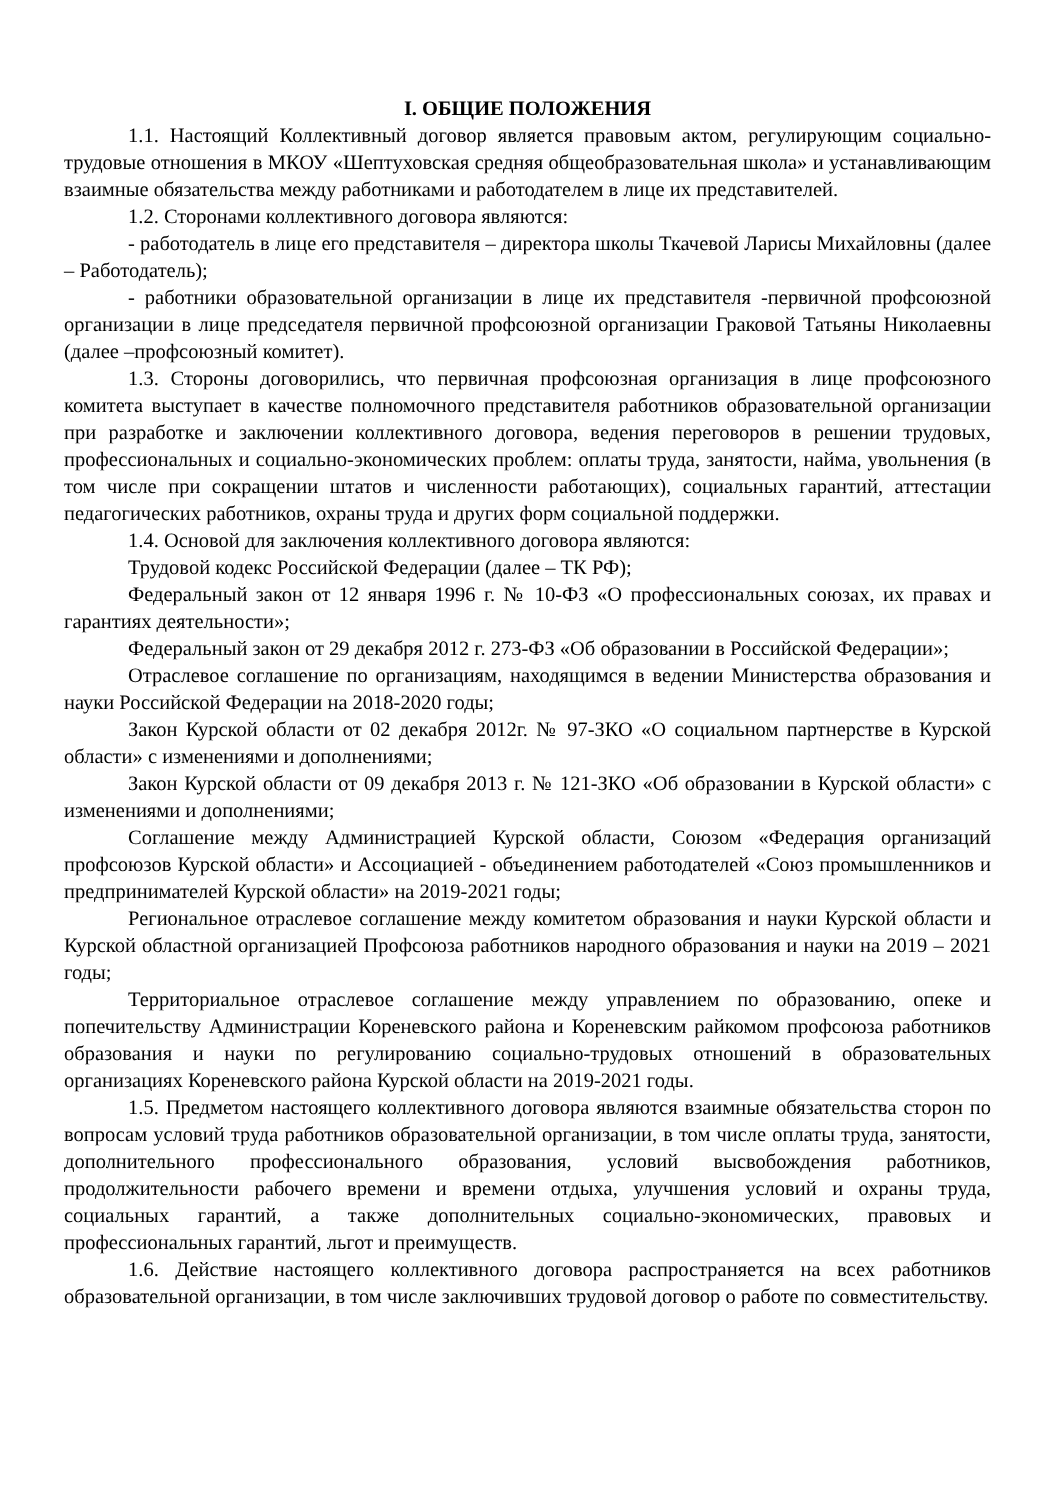I. ОБЩИЕ ПОЛОЖЕНИЯ
1.1. Настоящий Коллективный договор является правовым актом, регулирующим социально-трудовые отношения в МКОУ «Шептуховская средняя общеобразовательная школа» и устанавливающим взаимные обязательства между работниками и работодателем в лице их представителей.
1.2. Сторонами коллективного договора являются:
- работодатель в лице его представителя – директора школы Ткачевой Ларисы Михайловны (далее – Работодатель);
- работники образовательной организации в лице их представителя -первичной профсоюзной организации в лице председателя первичной профсоюзной организации Граковой Татьяны Николаевны (далее –профсоюзный комитет).
1.3. Стороны договорились, что первичная профсоюзная организация в лице профсоюзного комитета выступает в качестве полномочного представителя работников образовательной организации при разработке и заключении коллективного договора, ведения переговоров в решении трудовых, профессиональных и социально-экономических проблем: оплаты труда, занятости, найма, увольнения (в том числе при сокращении штатов и численности работающих), социальных гарантий, аттестации педагогических работников, охраны труда и других форм социальной поддержки.
1.4. Основой для заключения коллективного договора являются:
Трудовой кодекс Российской Федерации (далее – ТК РФ);
Федеральный закон от 12 января 1996 г. № 10-ФЗ «О профессиональных союзах, их правах и гарантиях деятельности»;
Федеральный закон от 29 декабря 2012 г. 273-ФЗ «Об образовании в Российской Федерации»;
Отраслевое соглашение по организациям, находящимся в ведении Министерства образования и науки Российской Федерации на 2018-2020 годы;
Закон Курской области от 02 декабря 2012г. № 97-ЗКО «О социальном партнерстве в Курской области» с изменениями и дополнениями;
Закон Курской области от 09 декабря 2013 г. № 121-ЗКО «Об образовании в Курской области» с изменениями и дополнениями;
Соглашение между Администрацией Курской области, Союзом «Федерация организаций профсоюзов Курской области» и Ассоциацией - объединением работодателей «Союз промышленников и предпринимателей Курской области» на 2019-2021 годы;
Региональное отраслевое соглашение между комитетом образования и науки Курской области и Курской областной организацией Профсоюза работников народного образования и науки на 2019 – 2021 годы;
Территориальное отраслевое соглашение между управлением по образованию, опеке и попечительству Администрации Кореневского района и Кореневским райкомом профсоюза работников образования и науки по регулированию социально-трудовых отношений в образовательных организациях Кореневского района Курской области на 2019-2021 годы.
1.5. Предметом настоящего коллективного договора являются взаимные обязательства сторон по вопросам условий труда работников образовательной организации, в том числе оплаты труда, занятости, дополнительного профессионального образования, условий высвобождения работников, продолжительности рабочего времени и времени отдыха, улучшения условий и охраны труда, социальных гарантий, а также дополнительных социально-экономических, правовых и профессиональных гарантий, льгот и преимуществ.
1.6. Действие настоящего коллективного договора распространяется на всех работников образовательной организации, в том числе заключивших трудовой договор о работе по совместительству.